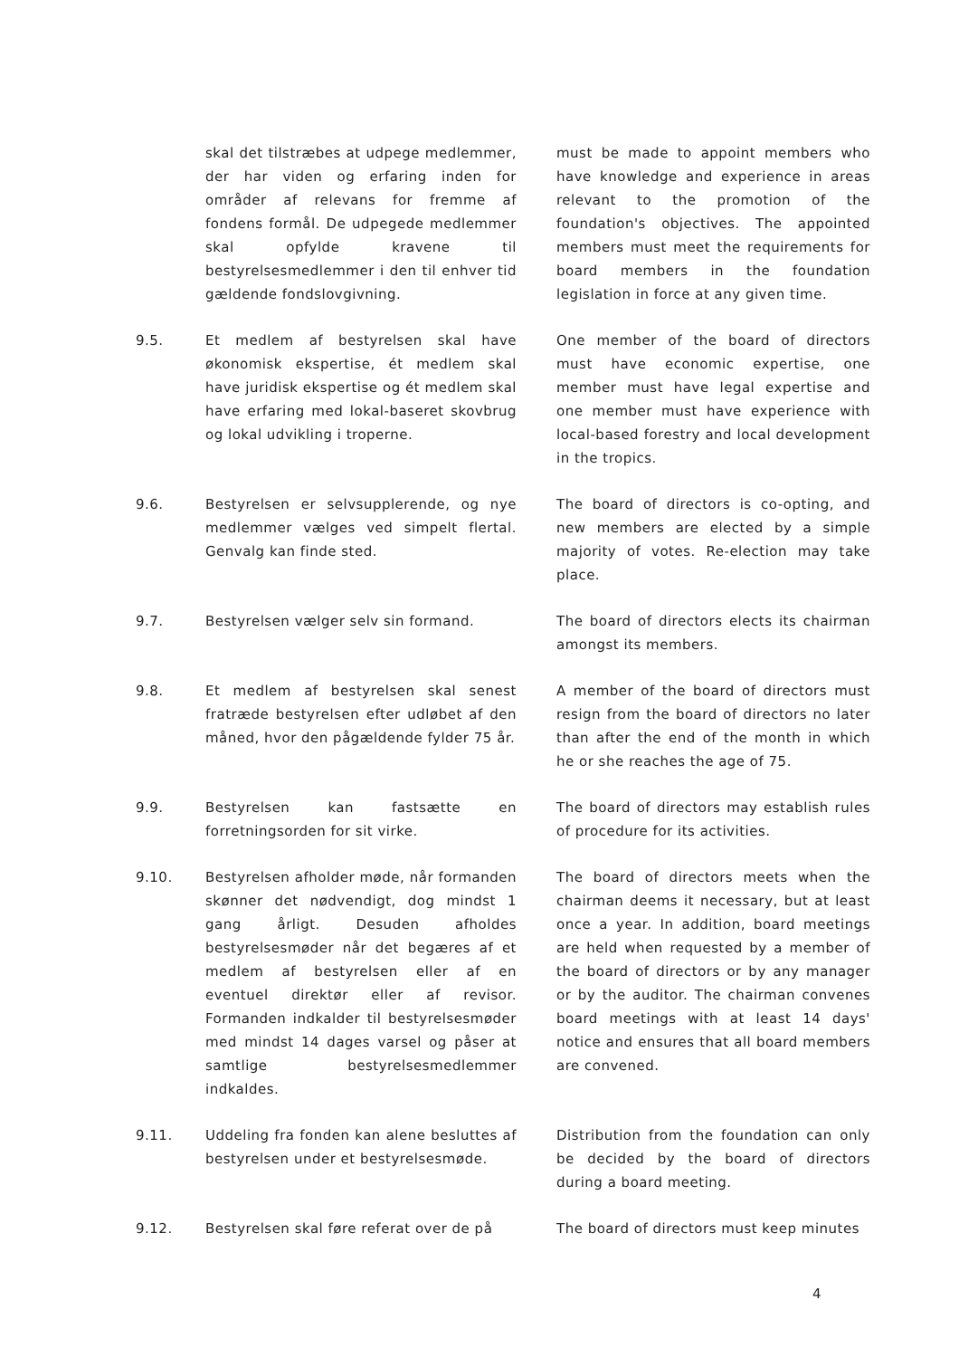skal det tilstræbes at udpege medlemmer, der har viden og erfaring inden for områder af relevans for fremme af fondens formål. De udpegede medlemmer skal opfylde kravene til bestyrelsesmedlemmer i den til enhver tid gældende fondslovgivning.
must be made to appoint members who have knowledge and experience in areas relevant to the promotion of the foundation's objectives. The appointed members must meet the requirements for board members in the foundation legislation in force at any given time.
9.5. Et medlem af bestyrelsen skal have økonomisk ekspertise, ét medlem skal have juridisk ekspertise og ét medlem skal have erfaring med lokal-baseret skovbrug og lokal udvikling i troperne.
One member of the board of directors must have economic expertise, one member must have legal expertise and one member must have experience with local-based forestry and local development in the tropics.
9.6. Bestyrelsen er selvsupplerende, og nye medlemmer vælges ved simpelt flertal. Genvalg kan finde sted.
The board of directors is co-opting, and new members are elected by a simple majority of votes. Re-election may take place.
9.7. Bestyrelsen vælger selv sin formand. The board of directors elects its chairman amongst its members.
9.8. Et medlem af bestyrelsen skal senest fratræde bestyrelsen efter udløbet af den måned, hvor den pågældende fylder 75 år.
A member of the board of directors must resign from the board of directors no later than after the end of the month in which he or she reaches the age of 75.
9.9. Bestyrelsen kan fastsætte en forretningsorden for sit virke.
The board of directors may establish rules of procedure for its activities.
9.10. Bestyrelsen afholder møde, når formanden skønner det nødvendigt, dog mindst 1 gang årligt. Desuden afholdes bestyrelsesmøder når det begæres af et medlem af bestyrelsen eller af en eventuel direktør eller af revisor. Formanden indkalder til bestyrelsesmøder med mindst 14 dages varsel og påser at samtlige bestyrelsesmedlemmer indkaldes.
The board of directors meets when the chairman deems it necessary, but at least once a year. In addition, board meetings are held when requested by a member of the board of directors or by any manager or by the auditor. The chairman convenes board meetings with at least 14 days' notice and ensures that all board members are convened.
9.11. Uddeling fra fonden kan alene besluttes af bestyrelsen under et bestyrelsesmøde.
Distribution from the foundation can only be decided by the board of directors during a board meeting.
9.12. Bestyrelsen skal føre referat over de på
The board of directors must keep minutes
4